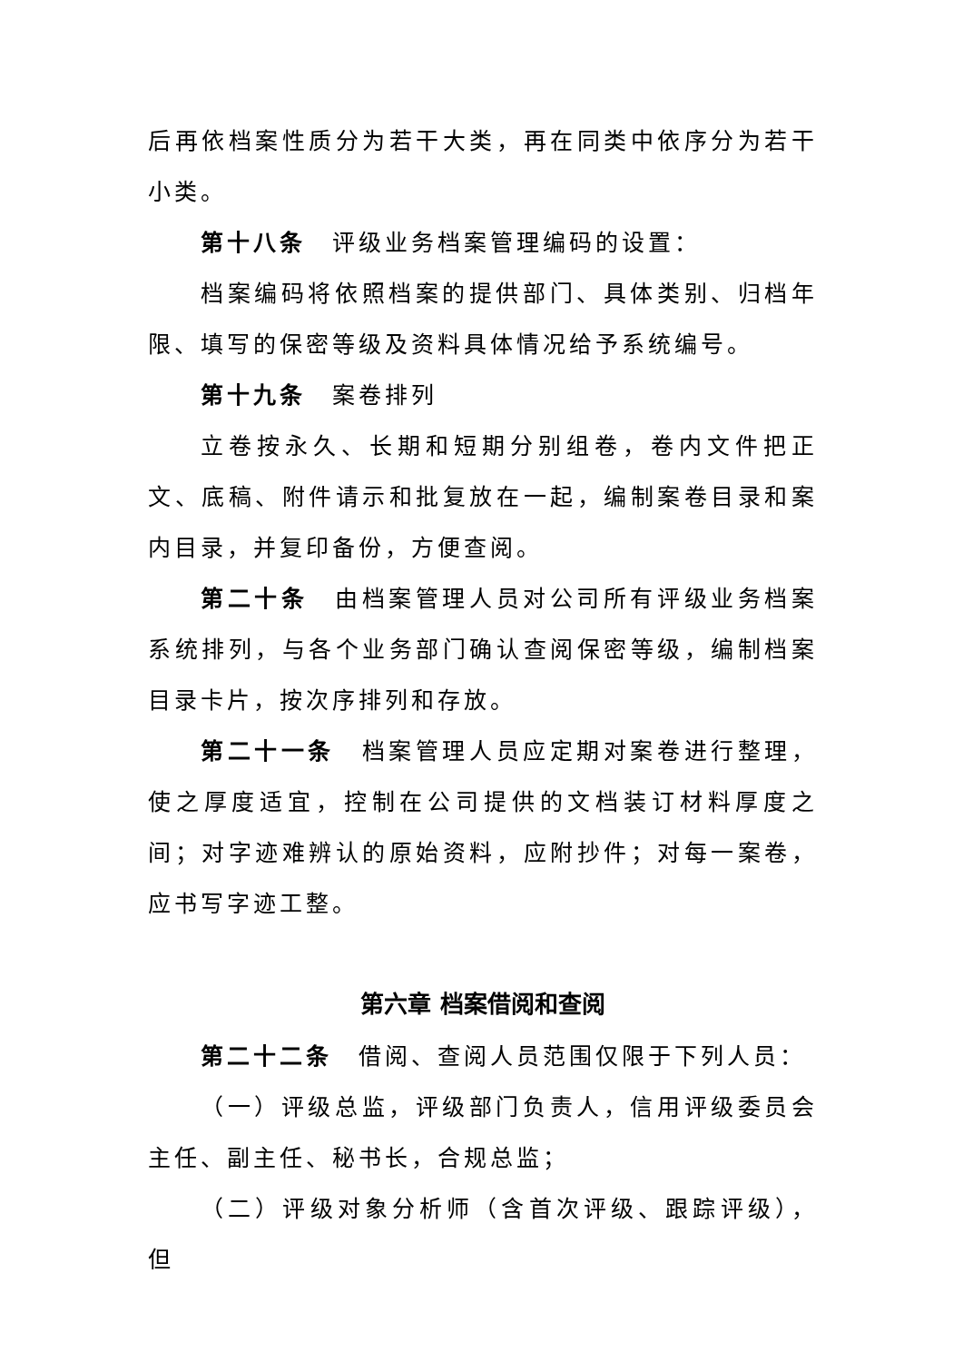后再依档案性质分为若干大类，再在同类中依序分为若干小类。
第十八条　评级业务档案管理编码的设置：
档案编码将依照档案的提供部门、具体类别、归档年限、填写的保密等级及资料具体情况给予系统编号。
第十九条　案卷排列
立卷按永久、长期和短期分别组卷，卷内文件把正文、底稿、附件请示和批复放在一起，编制案卷目录和案内目录，并复印备份，方便查阅。
第二十条　由档案管理人员对公司所有评级业务档案系统排列，与各个业务部门确认查阅保密等级，编制档案目录卡片，按次序排列和存放。
第二十一条　档案管理人员应定期对案卷进行整理，使之厚度适宜，控制在公司提供的文档装订材料厚度之间；对字迹难辨认的原始资料，应附抄件；对每一案卷，应书写字迹工整。
第六章 档案借阅和查阅
第二十二条　借阅、查阅人员范围仅限于下列人员：
（一）评级总监，评级部门负责人，信用评级委员会主任、副主任、秘书长，合规总监；
（二）评级对象分析师（含首次评级、跟踪评级），但